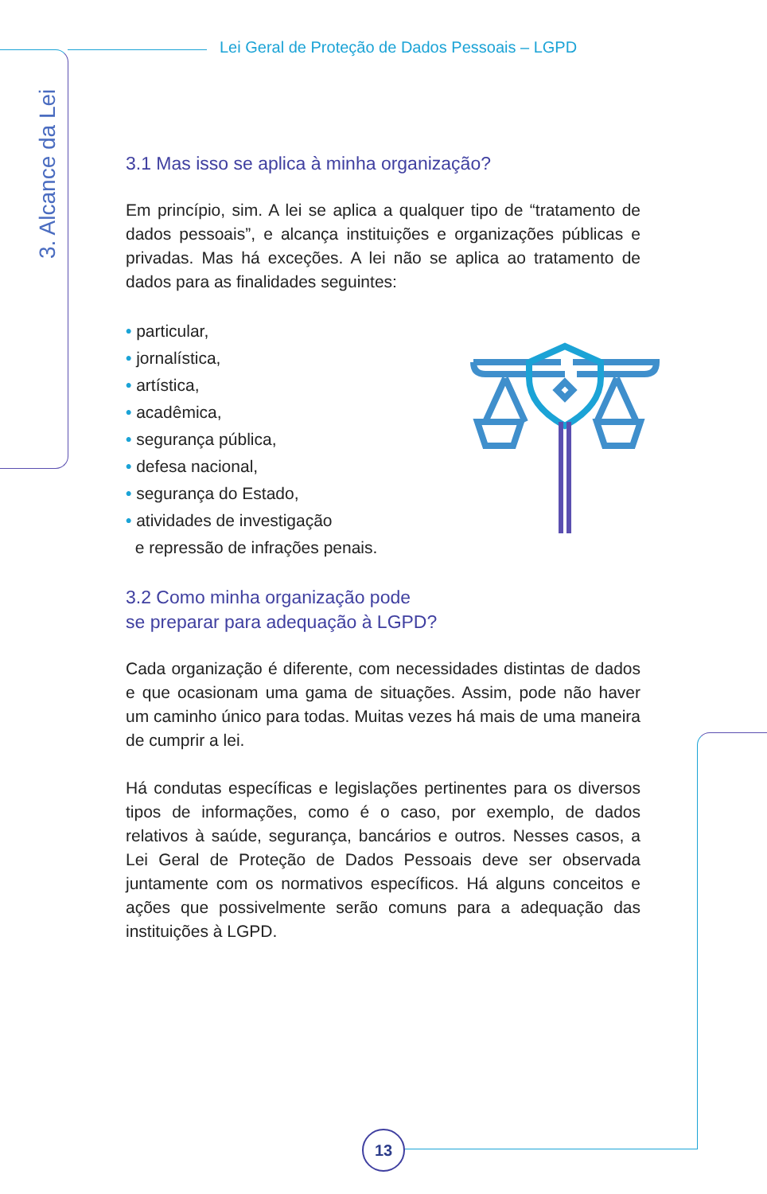3. Alcance da Lei
Lei Geral de Proteção de Dados Pessoais – LGPD
3.1 Mas isso se aplica à minha organização?
Em princípio, sim. A lei se aplica a qualquer tipo de “tratamento de dados pessoais”, e alcança instituições e organizações públicas e privadas. Mas há exceções. A lei não se aplica ao tratamento de dados para as finalidades seguintes:
• particular,
• jornalística,
• artística,
• acadêmica,
• segurança pública,
• defesa nacional,
• segurança do Estado,
• atividades de investigação
e repressão de infrações penais.
3.2 Como minha organização pode
se preparar para adequação à LGPD?
Cada organização é diferente, com necessidades distintas de dados e que ocasionam uma gama de situações. Assim, pode não haver um caminho único para todas. Muitas vezes há mais de uma maneira de cumprir a lei.
Há condutas específicas e legislações pertinentes para os diversos tipos de informações, como é o caso, por exemplo, de dados relativos à saúde, segurança, bancários e outros. Nesses casos, a Lei Geral de Proteção de Dados Pessoais deve ser observada juntamente com os normativos específicos. Há alguns conceitos e ações que possivelmente serão comuns para a adequação das instituições à LGPD.
13